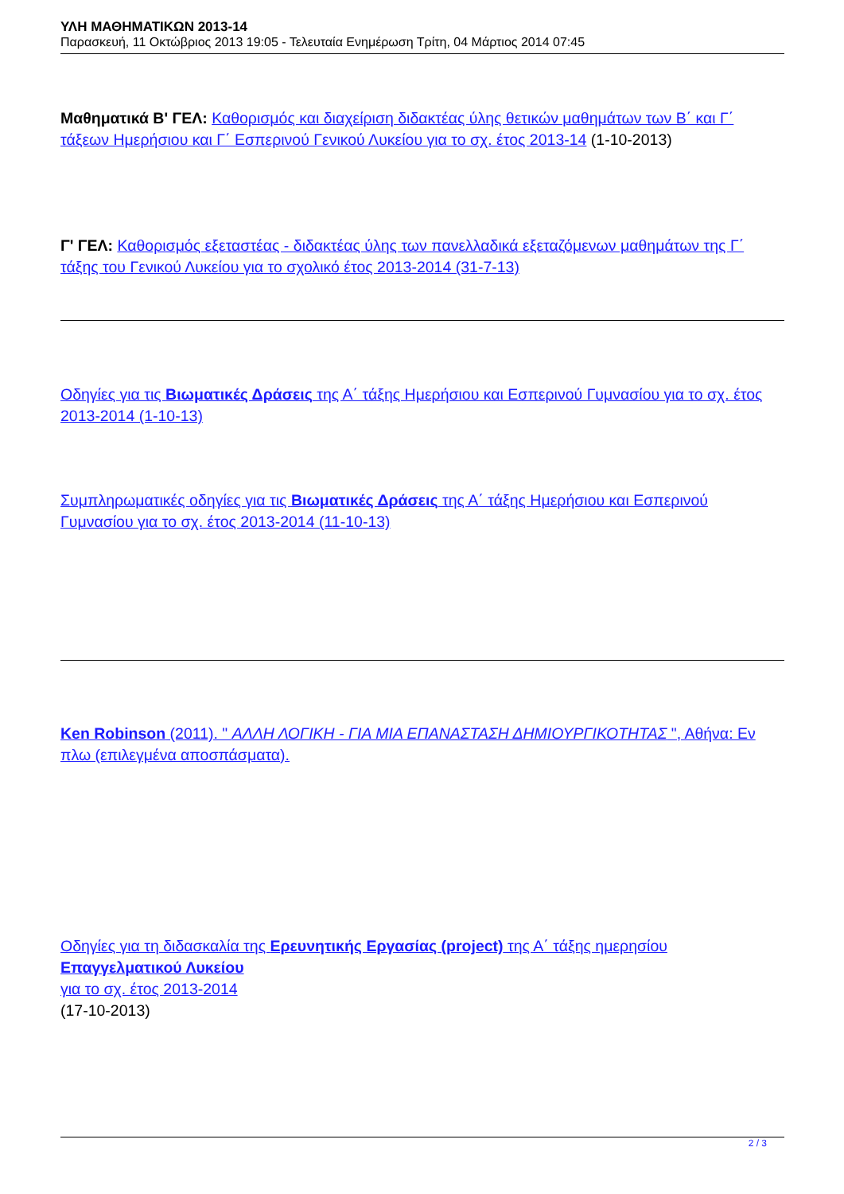ΥΛΗ ΜΑΘΗΜΑΤΙΚΩΝ 2013-14
Παρασκευή, 11 Οκτώβριος 2013 19:05 - Τελευταία Ενημέρωση Τρίτη, 04 Μάρτιος 2014 07:45
Μαθηματικά Β' ΓΕΛ: Καθορισμός και διαχείριση διδακτέας ύλης θετικών μαθημάτων των Β΄ και Γ΄ τάξεων Ημερήσιου και Γ΄ Εσπερινού Γενικού Λυκείου για το σχ. έτος 2013-14 (1-10-2013)
Γ' ΓΕΛ: Καθορισμός εξεταστέας - διδακτέας ύλης των πανελλαδικά εξεταζόμενων μαθημάτων της Γ΄ τάξης του Γενικού Λυκείου για το σχολικό έτος 2013-2014 (31-7-13)
Οδηγίες για τις Βιωματικές Δράσεις της Α΄ τάξης Ημερήσιου και Εσπερινού Γυμνασίου για το σχ. έτος 2013-2014 (1-10-13)
Συμπληρωματικές οδηγίες για τις Βιωματικές Δράσεις της Α΄ τάξης Ημερήσιου και Εσπερινού Γυμνασίου για το σχ. έτος 2013-2014 (11-10-13)
Ken Robinson (2011). " ΑΛΛΗ ΛΟΓΙΚΗ - ΓΙΑ ΜΙΑ ΕΠΑΝΑΣΤΑΣΗ ΔΗΜΙΟΥΡΓΙΚΟΤΗΤΑΣ ", Αθήνα: Εν πλω (επιλεγμένα αποσπάσματα).
Οδηγίες για τη διδασκαλία της Ερευνητικής Εργασίας (project) της Α΄ τάξης ημερησίου Επαγγελματικού Λυκείου
για το σχ. έτος 2013-2014
(17-10-2013)
2 / 3